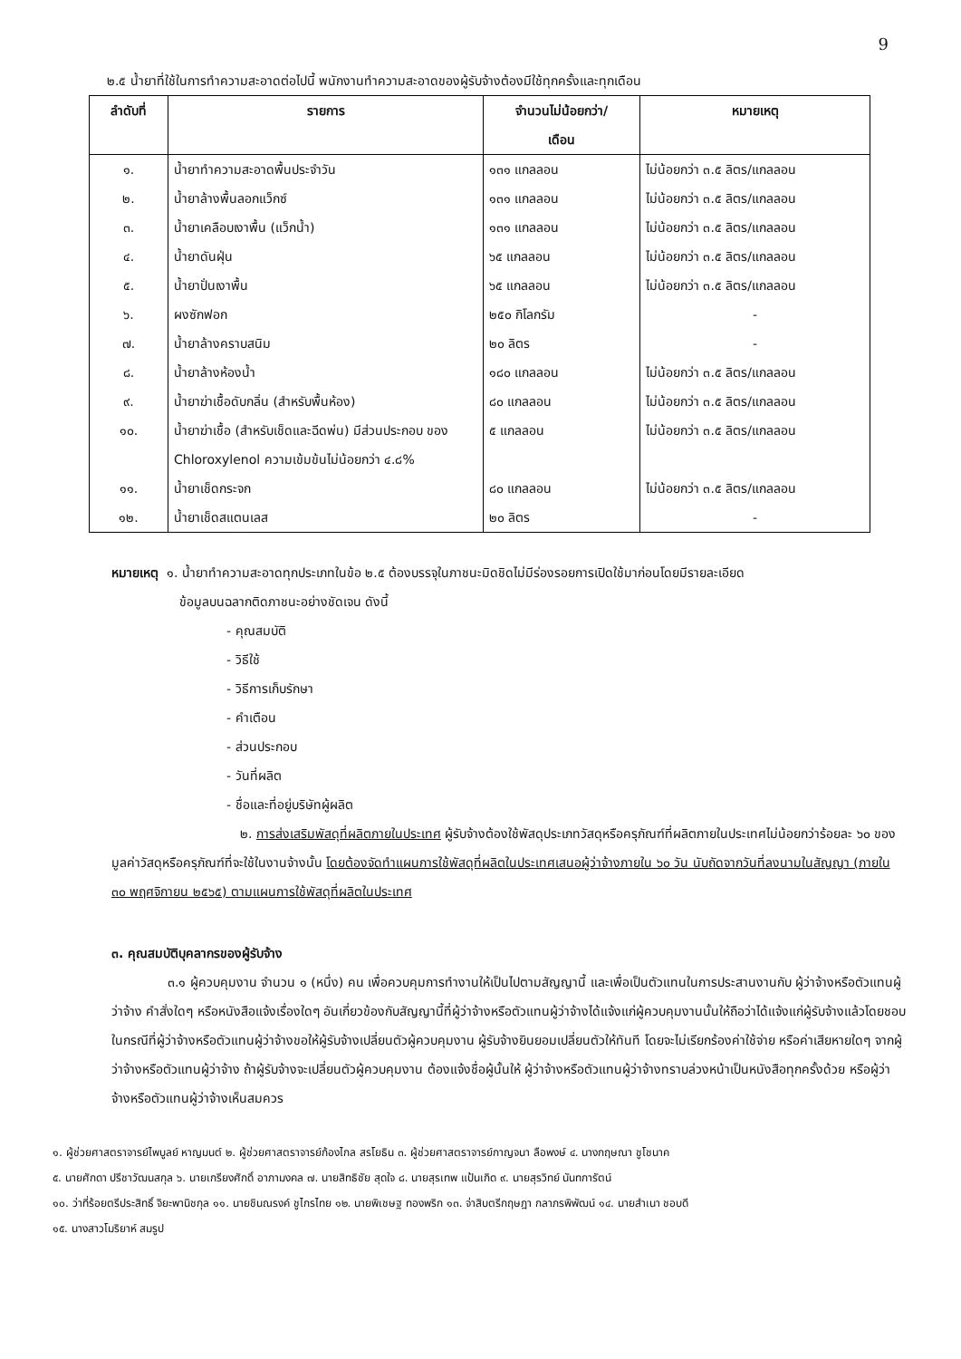9
๒.๕ น้ำยาที่ใช้ในการทำความสะอาดต่อไปนี้ พนักงานทำความสะอาดของผู้รับจ้างต้องมีใช้ทุกครั้งและทุกเดือน
| ลำดับที่ | รายการ | จำนวนไม่น้อยกว่า/ เดือน | หมายเหตุ |
| --- | --- | --- | --- |
| ๑. | น้ำยาทำความสะอาดพื้นประจำวัน | ๑๓๑ แกลลอน | ไม่น้อยกว่า ๓.๕ ลิตร/แกลลอน |
| ๒. | น้ำยาล้างพื้นลอกแว็กซ์ | ๑๓๑ แกลลอน | ไม่น้อยกว่า ๓.๕ ลิตร/แกลลอน |
| ๓. | น้ำยาเคลือบเงาพื้น (แว็กน้ำ) | ๑๓๑ แกลลอน | ไม่น้อยกว่า ๓.๕ ลิตร/แกลลอน |
| ๔. | น้ำยาดันฝุ่น | ๖๕ แกลลอน | ไม่น้อยกว่า ๓.๕ ลิตร/แกลลอน |
| ๕. | น้ำยาปั่นเงาพื้น | ๖๕ แกลลอน | ไม่น้อยกว่า ๓.๕ ลิตร/แกลลอน |
| ๖. | ผงซักฟอก | ๒๕๐ กิโลกรัม | - |
| ๗. | น้ำยาล้างคราบสนิม | ๒๐ ลิตร | - |
| ๘. | น้ำยาล้างห้องน้ำ | ๑๘๐ แกลลอน | ไม่น้อยกว่า ๓.๕ ลิตร/แกลลอน |
| ๙. | น้ำยาฆ่าเชื้อดับกลิ่น (สำหรับพื้นห้อง) | ๘๐ แกลลอน | ไม่น้อยกว่า ๓.๕ ลิตร/แกลลอน |
| ๑๐. | น้ำยาฆ่าเชื้อ (สำหรับเช็ดและฉีดพ่น) มีส่วนประกอบ ของ Chloroxylenol ความเข้มข้นไม่น้อยกว่า ๔.๘% | ๕ แกลลอน | ไม่น้อยกว่า ๓.๕ ลิตร/แกลลอน |
| ๑๑. | น้ำยาเช็ดกระจก | ๘๐ แกลลอน | ไม่น้อยกว่า ๓.๕ ลิตร/แกลลอน |
| ๑๒. | น้ำยาเช็ดสแตนเลส | ๒๐ ลิตร | - |
หมายเหตุ ๑. น้ำยาทำความสะอาดทุกประเภทในข้อ ๒.๕ ต้องบรรจุในภาชนะมิดชิดไม่มีร่องรอยการเปิดใช้มาก่อนโดยมีรายละเอียด
ข้อมูลบนฉลากติดภาชนะอย่างชัดเจน ดังนี้
- คุณสมบัติ
- วิธีใช้
- วิธีการเก็บรักษา
- คำเตือน
- ส่วนประกอบ
- วันที่ผลิต
- ชื่อและที่อยู่บริษัทผู้ผลิต
๒. การส่งเสริมพัสดุที่ผลิตภายในประเทศ ผู้รับจ้างต้องใช้พัสดุประเภทวัสดุหรือครุภัณฑ์ที่ผลิตภายในประเทศไม่น้อยกว่าร้อยละ ๖๐ ของมูลค่าวัสดุหรือครุภัณฑ์ที่จะใช้ในงานจ้างนั้น โดยต้องจัดทำแผนการใช้พัสดุที่ผลิตในประเทศเสนอผู้ว่าจ้างภายใน ๖๐ วัน นับถัดจากวันที่ลงนามในสัญญา (ภายใน ๓๐ พฤศจิกายน ๒๕๖๕) ตามแผนการใช้พัสดุที่ผลิตในประเทศ
๓. คุณสมบัติบุคลากรของผู้รับจ้าง
๓.๑ ผู้ควบคุมงาน จำนวน ๑ (หนึ่ง) คน เพื่อควบคุมการทำงานให้เป็นไปตามสัญญานี้ และเพื่อเป็นตัวแทนในการประสานงานกับ ผู้ว่าจ้างหรือตัวแทนผู้ว่าจ้าง คำสั่งใดๆ หรือหนังสือแจ้งเรื่องใดๆ อันเกี่ยวข้องกับสัญญานี้ที่ผู้ว่าจ้างหรือตัวแทนผู้ว่าจ้างได้แจ้งแก่ผู้ควบคุมงานนั้นให้ถือว่าได้แจ้งแก่ผู้รับจ้างแล้วโดยชอบ ในกรณีที่ผู้ว่าจ้างหรือตัวแทนผู้ว่าจ้างขอให้ผู้รับจ้างเปลี่ยนตัวผู้ควบคุมงาน ผู้รับจ้างยินยอมเปลี่ยนตัวให้ทันที โดยจะไม่เรียกร้องค่าใช้จ่าย หรือค่าเสียหายใดๆ จากผู้ว่าจ้างหรือตัวแทนผู้ว่าจ้าง ถ้าผู้รับจ้างจะเปลี่ยนตัวผู้ควบคุมงาน ต้องแจ้งชื่อผู้นั้นให้ ผู้ว่าจ้างหรือตัวแทนผู้ว่าจ้างทราบล่วงหน้าเป็นหนังสือทุกครั้งด้วย หรือผู้ว่าจ้างหรือตัวแทนผู้ว่าจ้างเห็นสมควร
๑. ผู้ช่วยศาสตราจารย์ไพบูลย์ หาญมนต์ ๒. ผู้ช่วยศาสตราจารย์ก้องไกล สรโยธิน ๓. ผู้ช่วยศาสตราจารย์กาญจนา ลือพงษ์ ๔. นางกฤษณา ชูโชนาค
๕. นายศักดา ปรีชาวัฒนสกุล ๖. นายเกรียงศักดิ์ อาภามงคล ๗. นายสิทธิชัย สุดใจ ๘. นายสุรเทพ แป้นเกิด ๙. นายสุรวิทย์ นันทการัตน์
๑๐. ว่าที่ร้อยตรีประสิทธิ์ จิยะพานิชกุล ๑๑. นายชินณรงค์ ชูไกรไทย ๑๒. นายพิเชษฐ ทองพริก ๑๓. จ่าสิบตรีกฤษฎา กลาภรพิพัฒน์ ๑๔. นายสำเนา ชอบดี
๑๕. นางสาวโมริยาห์ สมรูป